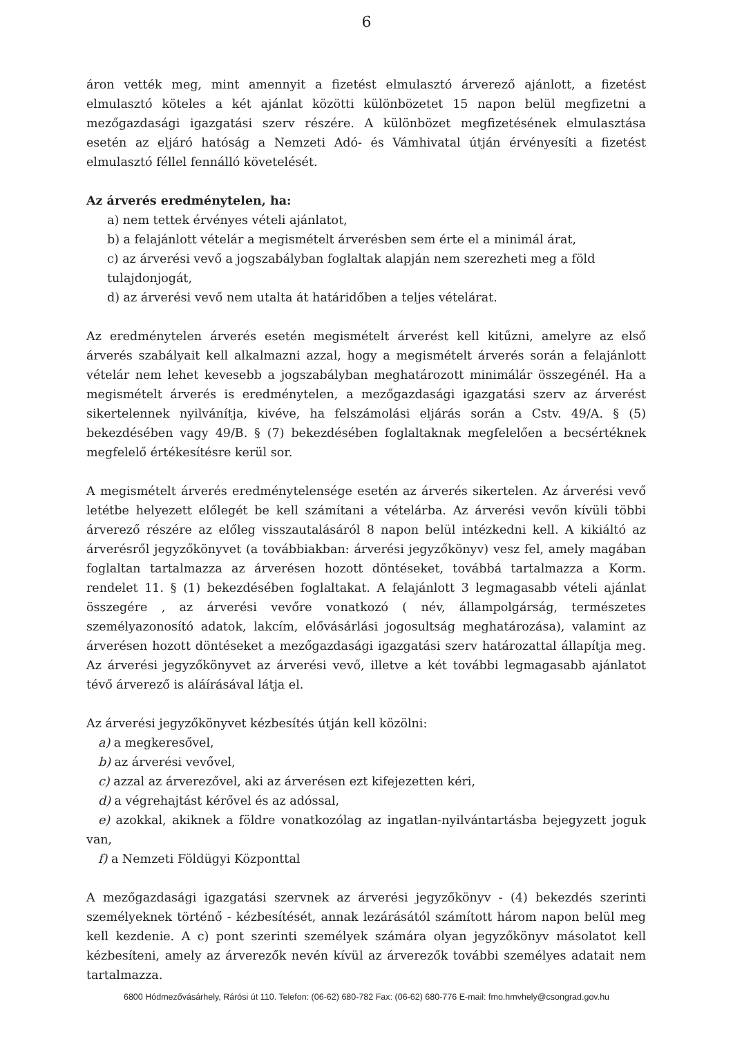6
áron vették meg, mint amennyit a fizetést elmulasztó árverező ajánlott, a fizetést elmulasztó köteles a két ajánlat közötti különbözetet 15 napon belül megfizetni a mezőgazdasági igazgatási szerv részére. A különbözet megfizetésének elmulasztása esetén az eljáró hatóság a Nemzeti Adó- és Vámhivatal útján érvényesíti a fizetést elmulasztó féllel fennálló követelését.
Az árverés eredménytelen, ha:
a) nem tettek érvényes vételi ajánlatot,
b) a felajánlott vételár a megismételt árverésben sem érte el a minimál árat,
c) az árverési vevő a jogszabályban foglaltak alapján nem szerezheti meg a föld tulajdonjogát,
d) az árverési vevő nem utalta át határidőben a teljes vételárat.
Az eredménytelen árverés esetén megismételt árverést kell kitűzni, amelyre az első árverés szabályait kell alkalmazni azzal, hogy a megismételt árverés során a felajánlott vételár nem lehet kevesebb a jogszabályban meghatározott minimálár összegénél. Ha a megismételt árverés is eredménytelen, a mezőgazdasági igazgatási szerv az árverést sikertelennek nyilvánítja, kivéve, ha felszámolási eljárás során a Cstv. 49/A. § (5) bekezdésében vagy 49/B. § (7) bekezdésében foglaltaknak megfelelően a becsértéknek megfelelő értékesítésre kerül sor.
A megismételt árverés eredménytelensége esetén az árverés sikertelen. Az árverési vevő letétbe helyezett előlegét be kell számítani a vételárba. Az árverési vevőn kívüli többi árverező részére az előleg visszautalásáról 8 napon belül intézkedni kell. A kikiáltó az árverésről jegyzőkönyvet (a továbbiakban: árverési jegyzőkönyv) vesz fel, amely magában foglaltan tartalmazza az árverésen hozott döntéseket, továbbá tartalmazza a Korm. rendelet 11. § (1) bekezdésében foglaltakat. A felajánlott 3 legmagasabb vételi ajánlat összegére , az árverési vevőre vonatkozó ( név, állampolgárság, természetes személyazonosító adatok, lakcím, elővásárlási jogosultság meghatározása), valamint az árverésen hozott döntéseket a mezőgazdasági igazgatási szerv határozattal állapítja meg. Az árverési jegyzőkönyvet az árverési vevő, illetve a két további legmagasabb ajánlatot tévő árverező is aláírásával látja el.
Az árverési jegyzőkönyvet kézbesítés útján kell közölni:
a) a megkeresővel,
b) az árverési vevővel,
c) azzal az árverezővel, aki az árverésen ezt kifejezetten kéri,
d) a végrehajtást kérővel és az adóssal,
e) azokkal, akiknek a földre vonatkozólag az ingatlan-nyilvántartásba bejegyzett joguk van,
f) a Nemzeti Földügyi Központtal
A mezőgazdasági igazgatási szervnek az árverési jegyzőkönyv - (4) bekezdés szerinti személyeknek történő - kézbesítését, annak lezárásától számított három napon belül meg kell kezdenie. A c) pont szerinti személyek számára olyan jegyzőkönyv másolatot kell kézbesíteni, amely az árverezők nevén kívül az árverezők további személyes adatait nem tartalmazza.
6800 Hódmezővásárhely, Rárósi út 110. Telefon: (06-62) 680-782 Fax: (06-62) 680-776 E-mail: fmo.hmvhely@csongrad.gov.hu